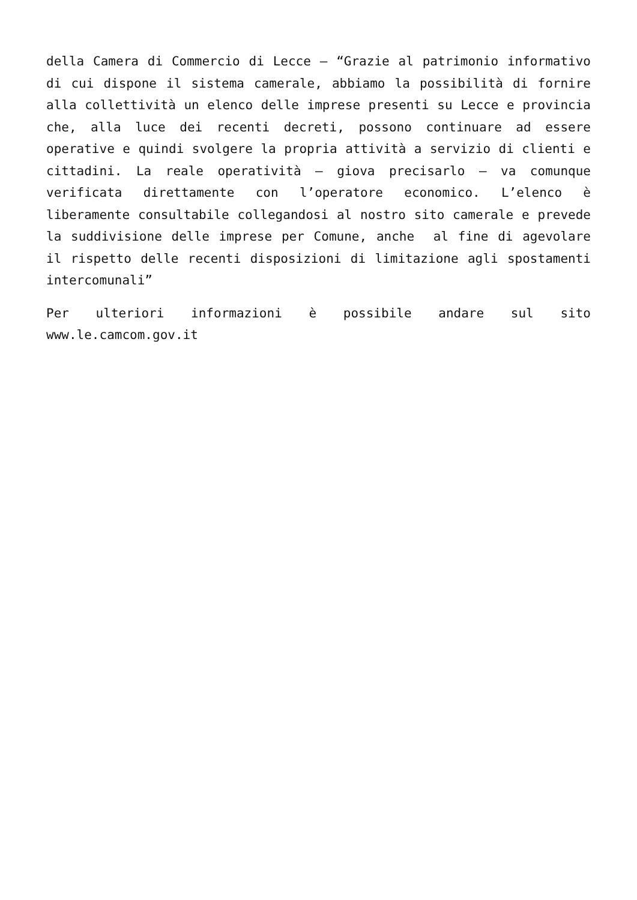della Camera di Commercio di Lecce – “Grazie al patrimonio informativo di cui dispone il sistema camerale, abbiamo la possibilità di fornire alla collettività un elenco delle imprese presenti su Lecce e provincia che, alla luce dei recenti decreti, possono continuare ad essere operative e quindi svolgere la propria attività a servizio di clienti e cittadini. La reale operatività – giova precisarlo – va comunque verificata direttamente con l’operatore economico. L’elenco è liberamente consultabile collegandosi al nostro sito camerale e prevede la suddivisione delle imprese per Comune, anche al fine di agevolare il rispetto delle recenti disposizioni di limitazione agli spostamenti intercomunali”
Per ulteriori informazioni è possibile andare sul sito www.le.camcom.gov.it